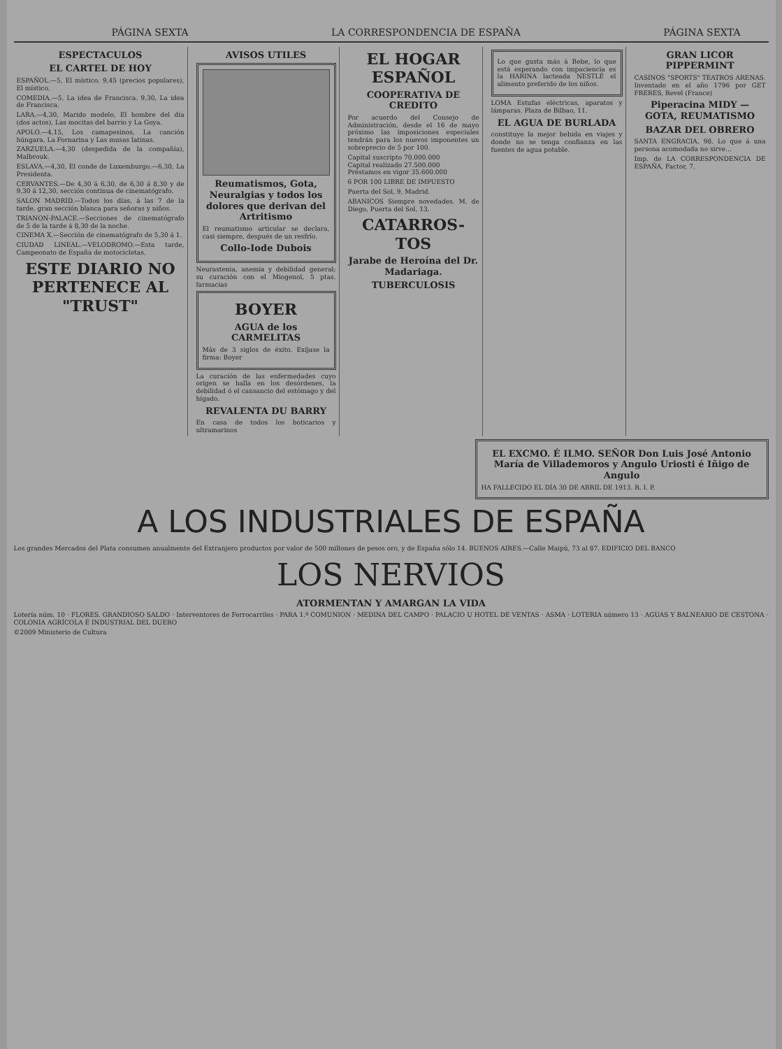PÁGINA SEXTA LA CORRESPONDENCIA DE ESPAÑA PÁGINA SEXTA
ESPECTACULOS
EL CARTEL DE HOY
ESPAÑOL.—5, El místico. 9,45 (precios populares), El místico.
COMEDIA.—5, La idea de Francisca. 9,30, La idea de Francisca.
LARA.—4,30, Marido modelo, El hombre del día (dos actos), Las mocitas del barrio y La Goya.
APOLO.—4,15, Los camapesinos, La canción húngara, La Fornarina y Las musas latinas.
ZARZUELA.—4,30 (despedida de la compañía), Malbrouk.
ESLAVA.—4,30, El conde de Luxemburgo.—6,30, La Presidenta.
CERVANTES.—De 4,30 á 6,30, de 6,30 á 8,30 y de 9,30 á 12,30, sección continua de cinematógrafo.
SALON MADRID.—Todos los días, á las 7 de la tarde, gran sección blanca para señoras y niños.
TRIANON-PALACE.—Secciones de cinematógrafo de 5 de la tarde á 8,30 de la noche.
CINEMA X.—Sección de cinematógrafo de 5,30 á 1.
CIUDAD LINEAL.—VELODROMO.—Esta tarde, Campeonato de España de motocicletas.
ESTE DIARIO NO PERTENECE AL "TRUST"
AVISOS UTILES
Reumatismos, Gota, Neuralgias y todos los dolores que derivan del Artritismo
El reumatismo articular se declara, casi siempre, después de un resfrío.
Collo-Iode Dubois
Neurastenia, anemia y debilidad general; su curación con el Miogenol, 5 ptas. farmacias
BOYER
AGUA de los CARMELITAS
Más de 3 siglos de éxito. Exíjase la firma: Boyer
La curación de las enfermedades cuyo origen se halla en los desórdenes, la debilidad ó el cansancio del estómago y del hígado.
REVALENTA DU BARRY
En casa de todos los boticarios y ultramarinos
EL HOGAR ESPAÑOL
COOPERATIVA DE CREDITO
Por acuerdo del Consejo de Administración, desde el 16 de mayo próximo las imposiciones especiales tendrán para los nuevos imponentes un sobreprecio de 5 por 100.
Capital suscripto 70.000.000
Capital realizado 27.500.000
Préstamos en vigor 35.600.000
6 POR 100 LIBRE DE IMPUESTO
Puerta del Sol, 9, Madrid.
ABANICOS Siempre novedades. M. de Diego, Puerta del Sol, 13.
CATARROS-TOS
Jarabe de Heroína del Dr. Madariaga.
TUBERCULOSIS
Lo que gusta más á Bebe, lo que está esperando con impaciencia es la HARINA lacteada NESTLÉ el alimento preferido de los niños.
LOMA Estufas eléctricas, aparatos y lámparas. Plaza de Bilbao, 11.
EL AGUA DE BURLADA
constituye la mejor bebida en viajes y donde no se tenga confianza en las fuentes de agua potable.
GRAN LICOR PIPPERMINT
CASINOS "SPORTS" TEATROS ARENAS. Inventado en el año 1796 por GET FRERES, Revel (France)
Piperacina MIDY — GOTA, REUMATISMO
BAZAR DEL OBRERO
SANTA ENGRACIA, 98. Lo que á una persona acomodada no sirve...
Imp. de LA CORRESPONDENCIA DE ESPAÑA, Factor, 7.
EL EXCMO. É ILMO. SEÑOR Don Luis José Antonio María de Villademoros y Angulo Uriosti é Iñigo de Angulo
HA FALLECIDO EL DÍA 30 DE ABRIL DE 1913. R. I. P.
A LOS INDUSTRIALES DE ESPAÑA
Los grandes Mercados del Plata consumen anualmente del Extranjero productos por valor de 500 millones de pesos oro, y de España sólo 14. BUENOS AIRES.—Calle Maipú, 73 al 87. EDIFICIO DEL BANCO
LOS NERVIOS
ATORMENTAN Y AMARGAN LA VIDA
Lotería núm. 10 · FLORES. GRANDIOSO SALDO · Interventores de Ferrocarriles · PARA 1.ª COMUNION · MEDINA DEL CAMPO · PALACIO U HOTEL DE VENTAS · ASMA · LOTERIA número 13 · AGUAS Y BALNEARIO DE CESTONA · COLONIA AGRÍCOLA É INDUSTRIAL DEL DUERO
©2009 Ministerio de Cultura